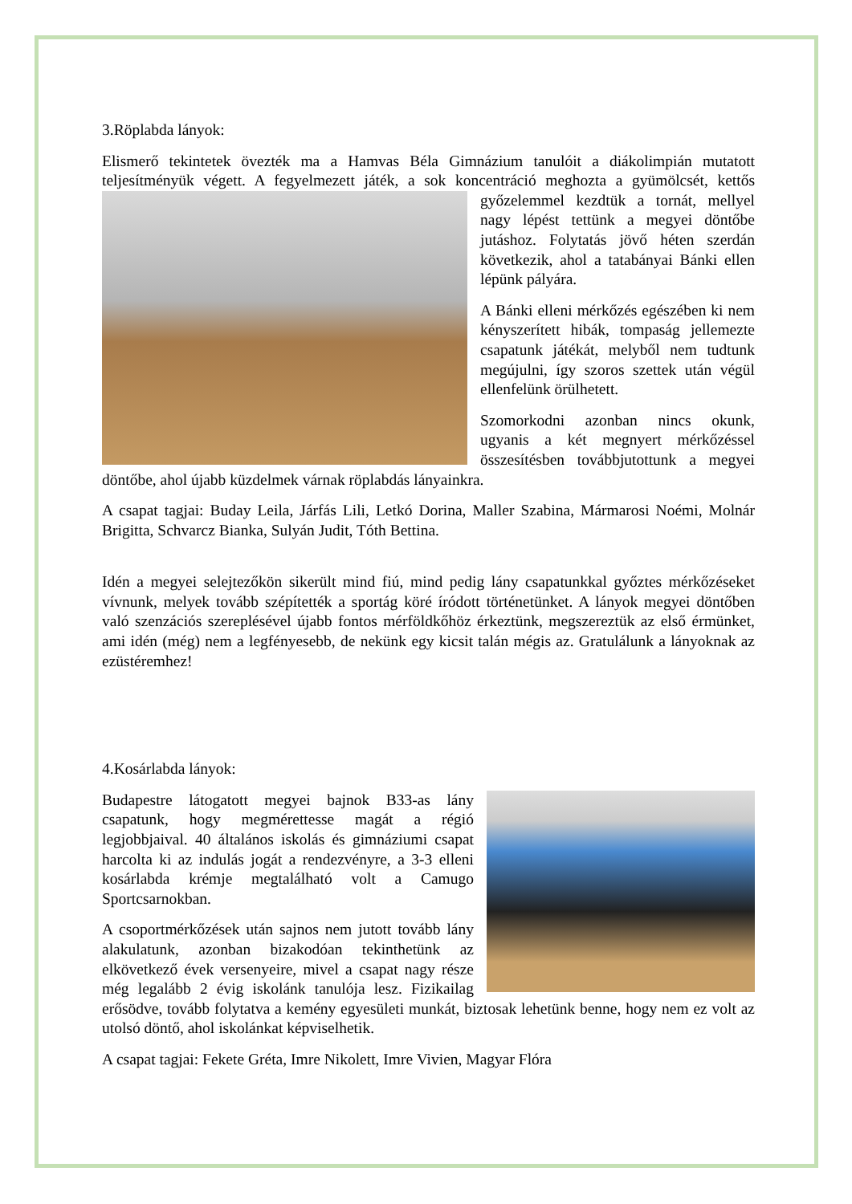3.Röplabda lányok:
Elismerő tekintetek övezték ma a Hamvas Béla Gimnázium tanulóit a diákolimpián mutatott teljesítményük végett. A fegyelmezett játék, a sok koncentráció meghozta a gyümölcsét, kettős győzelemmel kezdtük a tornát, mellyel nagy lépést tettünk a megyei döntőbe jutáshoz. Folytatás jövő héten szerdán következik, ahol a tatabányai Bánki ellen lépünk pályára.
A Bánki elleni mérkőzés egészében ki nem kényszerített hibák, tompaság jellemezte csapatunk játékát, melyből nem tudtunk megújulni, így szoros szettek után végül ellenfelünk örülhetett.
Szomorkodni azonban nincs okunk, ugyanis a két megnyert mérkőzéssel összesítésben továbbjutottunk a megyei döntőbe, ahol újabb küzdelmek várnak röplabdás lányainkra.
A csapat tagjai: Buday Leila, Járfás Lili, Letkó Dorina, Maller Szabina, Mármarosi Noémi, Molnár Brigitta, Schvarcz Bianka, Sulyán Judit, Tóth Bettina.
Idén a megyei selejtezőkön sikerült mind fiú, mind pedig lány csapatunkkal győztes mérkőzéseket vívnunk, melyek tovább szépítették a sportág köré íródott történetünket. A lányok megyei döntőben való szenzációs szereplésével újabb fontos mérföldkőhöz érkeztünk, megszereztük az első érmünket, ami idén (még) nem a legfényesebb, de nekünk egy kicsit talán mégis az. Gratulálunk a lányoknak az ezüstéremhez!
4.Kosárlabda lányok:
Budapestre látogatott megyei bajnok B33-as lány csapatunk, hogy megmérettesse magát a régió legjobbjaival. 40 általános iskolás és gimnáziumi csapat harcolta ki az indulás jogát a rendezvényre, a 3-3 elleni kosárlabda krémje megtalálható volt a Camugo Sportcsarnokban.
A csoportmérkőzések után sajnos nem jutott tovább lány alakulatunk, azonban bizakodóan tekinthetünk az elkövetkező évek versenyeire, mivel a csapat nagy része még legalább 2 évig iskolánk tanulója lesz. Fizikailag erősödve, tovább folytatva a kemény egyesületi munkát, biztosak lehetünk benne, hogy nem ez volt az utolsó döntő, ahol iskolánkat képviselhetik.
A csapat tagjai: Fekete Gréta, Imre Nikolett, Imre Vivien, Magyar Flóra